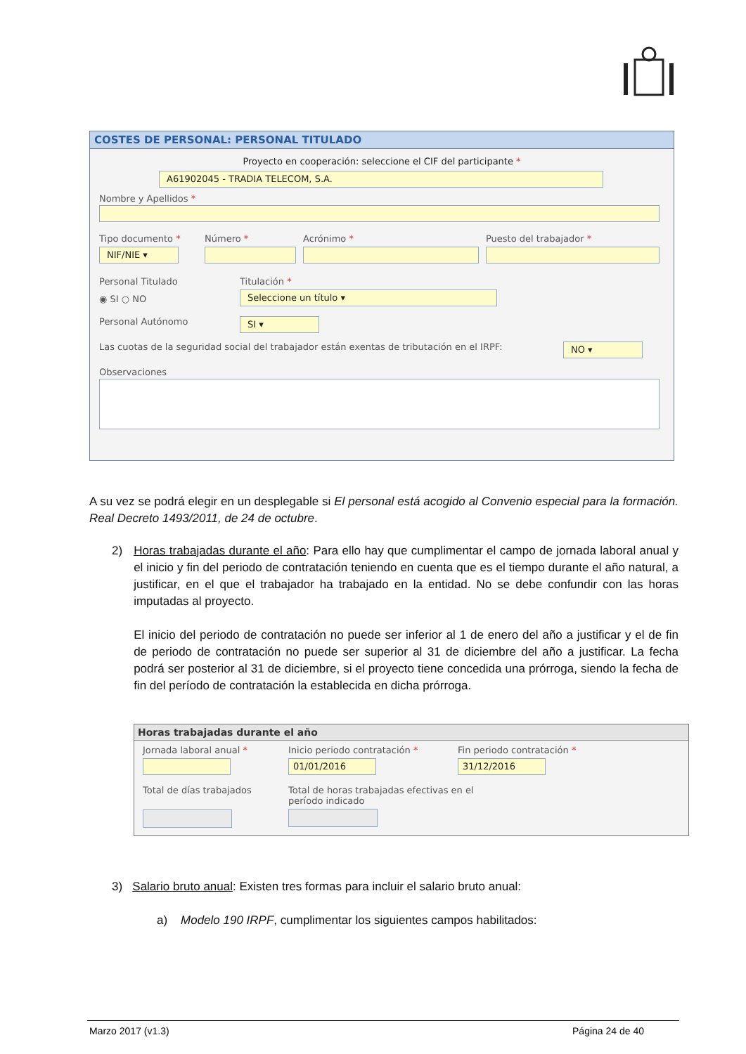COSTES DE PERSONAL: PERSONAL TITULADO
Proyecto en cooperación: seleccione el CIF del participante *
A61902045 - TRADIA TELECOM, S.A.
Nombre y Apellidos *
Tipo documento *
NIF/NIE ▾
Número * Acrónimo * Puesto del trabajador *
Personal Titulado
◉ SI ○ NO
Titulación *
Seleccione un título ▾
Personal Autónomo
SI ▾
Las cuotas de la seguridad social del trabajador están exentas de tributación en el IRPF:
NO ▾
Observaciones
A su vez se podrá elegir en un desplegable si El personal está acogido al Convenio especial para la formación. Real Decreto 1493/2011, de 24 de octubre.
2)
Horas trabajadas durante el año: Para ello hay que cumplimentar el campo de jornada laboral anual y el inicio y fin del periodo de contratación teniendo en cuenta que es el tiempo durante el año natural, a justificar, en el que el trabajador ha trabajado en la entidad. No se debe confundir con las horas imputadas al proyecto.
El inicio del periodo de contratación no puede ser inferior al 1 de enero del año a justificar y el de fin de periodo de contratación no puede ser superior al 31 de diciembre del año a justificar. La fecha podrá ser posterior al 31 de diciembre, si el proyecto tiene concedida una prórroga, siendo la fecha de fin del período de contratación la establecida en dicha prórroga.
Horas trabajadas durante el año
Jornada laboral anual * Inicio periodo contratación *
01/01/2016
Fin periodo contratación *
31/12/2016
Total de días trabajados Total de horas trabajadas efectivas en el período indicado
3) Salario bruto anual: Existen tres formas para incluir el salario bruto anual:
a) Modelo 190 IRPF, cumplimentar los siguientes campos habilitados:
Marzo 2017 (v1.3) Página 24 de 40